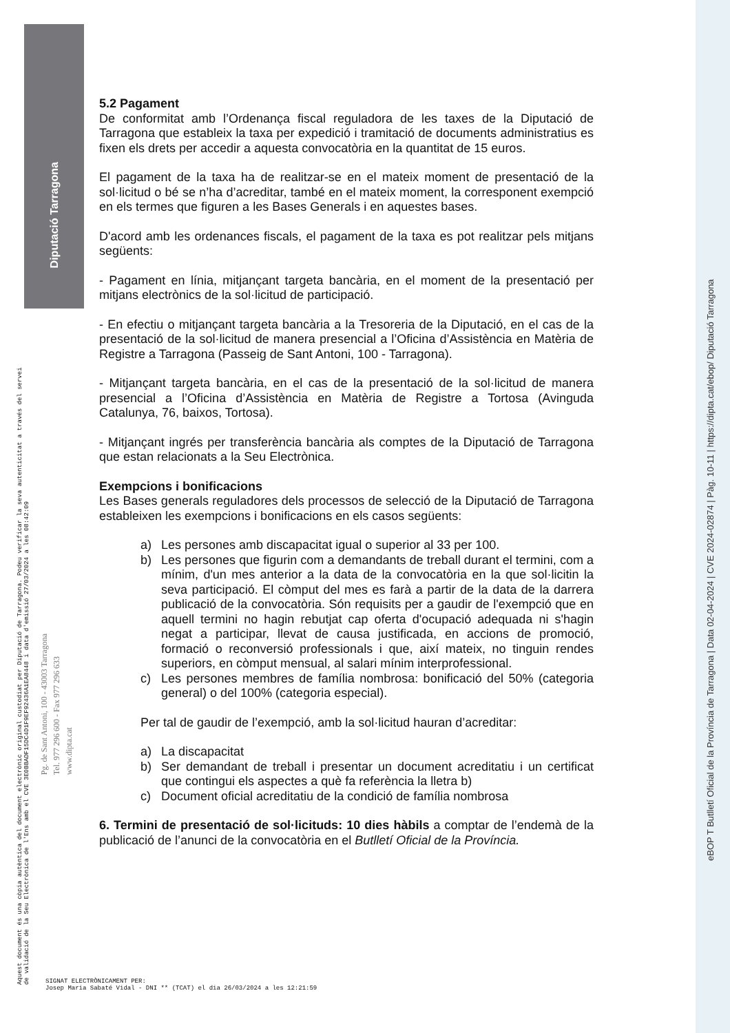Diputació Tarragona
Aquest document és una còpia autèntica del document electrònic original custodiat per Diputació de Tarragona. Podeu verificar la seva autenticitat a través del servei de validació de la Seu Electrònica de l'Ens amb el CVE 3E0BBADF15DC4D1F9EF92436A1EA8448 i data d'emissió 27/03/2024 a les 08:42:09
Pg. de Sant Antoni, 100 - 43003 Tarragona
Tel. 977 296 600 - Fax 977 296 633
www.dipta.cat
eBOP T Butlletí Oficial de la Província de Tarragona | Data 02-04-2024 | CVE 2024-02874 | Pàg. 10-11 | https://dipta.cat/ebop/ Diputació Tarragona
5.2 Pagament
De conformitat amb l’Ordenança fiscal reguladora de les taxes de la Diputació de Tarragona que estableix la taxa per expedició i tramitació de documents administratius es fixen els drets per accedir a aquesta convocatòria en la quantitat de 15 euros.
El pagament de la taxa ha de realitzar-se en el mateix moment de presentació de la sol·licitud o bé se n’ha d’acreditar, també en el mateix moment, la corresponent exempció en els termes que figuren a les Bases Generals i en aquestes bases.
D'acord amb les ordenances fiscals, el pagament de la taxa es pot realitzar pels mitjans següents:
- Pagament en línia, mitjançant targeta bancària, en el moment de la presentació per mitjans electrònics de la sol·licitud de participació.
- En efectiu o mitjançant targeta bancària a la Tresoreria de la Diputació, en el cas de la presentació de la sol·licitud de manera presencial a l’Oficina d’Assistència en Matèria de Registre a Tarragona (Passeig de Sant Antoni, 100 - Tarragona).
- Mitjançant targeta bancària, en el cas de la presentació de la sol·licitud de manera presencial a l’Oficina d’Assistència en Matèria de Registre a Tortosa (Avinguda Catalunya, 76, baixos, Tortosa).
- Mitjançant ingrés per transferència bancària als comptes de la Diputació de Tarragona que estan relacionats a la Seu Electrònica.
Exempcions i bonificacions
Les Bases generals reguladores dels processos de selecció de la Diputació de Tarragona estableixen les exempcions i bonificacions en els casos següents:
a) Les persones amb discapacitat igual o superior al 33 per 100.
b) Les persones que figurin com a demandants de treball durant el termini, com a mínim, d'un mes anterior a la data de la convocatòria en la que sol·licitin la seva participació. El còmput del mes es farà a partir de la data de la darrera publicació de la convocatòria. Són requisits per a gaudir de l'exempció que en aquell termini no hagin rebutjat cap oferta d'ocupació adequada ni s'hagin negat a participar, llevat de causa justificada, en accions de promoció, formació o reconversió professionals i que, així mateix, no tinguin rendes superiors, en còmput mensual, al salari mínim interprofessional.
c) Les persones membres de família nombrosa: bonificació del 50% (categoria general) o del 100% (categoria especial).
Per tal de gaudir de l’exempció, amb la sol·licitud hauran d’acreditar:
a) La discapacitat
b) Ser demandant de treball i presentar un document acreditatiu i un certificat que contingui els aspectes a què fa referència la lletra b)
c) Document oficial acreditatiu de la condició de família nombrosa
6. Termini de presentació de sol·licituds: 10 dies hàbils a comptar de l’endemà de la publicació de l’anunci de la convocatòria en el Butlletí Oficial de la Província.
SIGNAT ELECTRÒNICAMENT PER:
Josep Maria Sabaté Vidal - DNI ** (TCAT) el dia 26/03/2024 a les 12:21:59